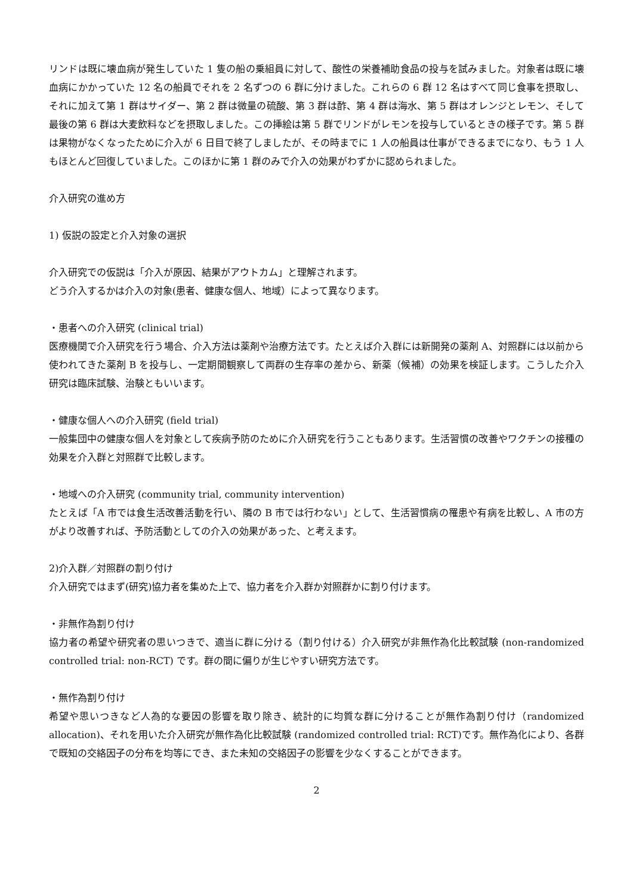リンドは既に壊血病が発生していた 1 隻の船の乗組員に対して、酸性の栄養補助食品の投与を試みました。対象者は既に壊血病にかかっていた 12 名の船員でそれを 2 名ずつの 6 群に分けました。これらの 6 群 12 名はすべて同じ食事を摂取し、それに加えて第 1 群はサイダー、第 2 群は微量の硫酸、第 3 群は酢、第 4 群は海水、第 5 群はオレンジとレモン、そして最後の第 6 群は大麦飲料などを摂取しました。この挿絵は第 5 群でリンドがレモンを投与しているときの様子です。第 5 群は果物がなくなったために介入が 6 日目で終了しましたが、その時までに 1 人の船員は仕事ができるまでになり、もう 1 人もほとんど回復していました。このほかに第 1 群のみで介入の効果がわずかに認められました。
介入研究の進め方
1) 仮説の設定と介入対象の選択
介入研究での仮説は「介入が原因、結果がアウトカム」と理解されます。
どう介入するかは介入の対象(患者、健康な個人、地域）によって異なります。
・患者への介入研究 (clinical trial)
医療機関で介入研究を行う場合、介入方法は薬剤や治療方法です。たとえば介入群には新開発の薬剤 A、対照群には以前から使われてきた薬剤 B を投与し、一定期間観察して両群の生存率の差から、新薬（候補）の効果を検証します。こうした介入研究は臨床試験、治験ともいいます。
・健康な個人への介入研究 (field trial)
一般集団中の健康な個人を対象として疾病予防のために介入研究を行うこともあります。生活習慣の改善やワクチンの接種の効果を介入群と対照群で比較します。
・地域への介入研究 (community trial, community intervention)
たとえば「A 市では食生活改善活動を行い、隣の B 市では行わない」として、生活習慣病の罹患や有病を比較し、A 市の方がより改善すれば、予防活動としての介入の効果があった、と考えます。
2)介入群／対照群の割り付け
介入研究ではまず(研究)協力者を集めた上で、協力者を介入群か対照群かに割り付けます。
・非無作為割り付け
協力者の希望や研究者の思いつきで、適当に群に分ける（割り付ける）介入研究が非無作為化比較試験 (non-randomized controlled trial: non-RCT) です。群の間に偏りが生じやすい研究方法です。
・無作為割り付け
希望や思いつきなど人為的な要因の影響を取り除き、統計的に均質な群に分けることが無作為割り付け（randomized allocation)、それを用いた介入研究が無作為化比較試験 (randomized controlled trial: RCT)です。無作為化により、各群で既知の交絡因子の分布を均等にでき、また未知の交絡因子の影響を少なくすることができます。
2